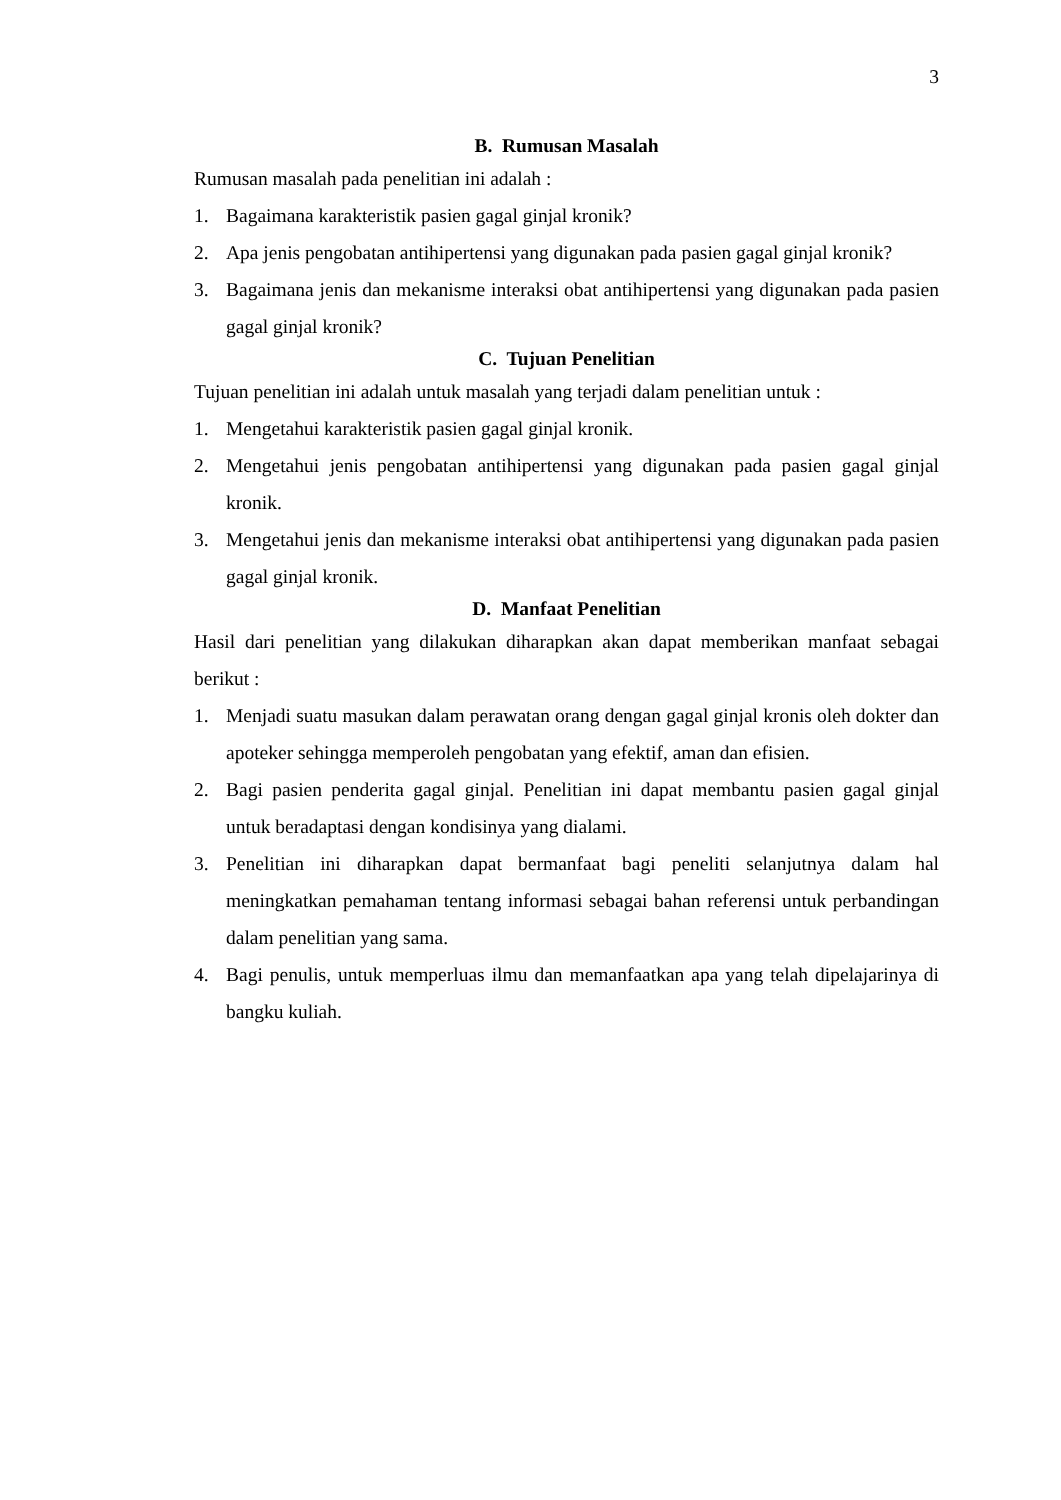3
B. Rumusan Masalah
Rumusan masalah pada penelitian ini adalah :
1. Bagaimana karakteristik pasien gagal ginjal kronik?
2. Apa jenis pengobatan antihipertensi yang digunakan pada pasien gagal ginjal kronik?
3. Bagaimana jenis dan mekanisme interaksi obat antihipertensi yang digunakan pada pasien gagal ginjal kronik?
C. Tujuan Penelitian
Tujuan penelitian ini adalah untuk masalah yang terjadi dalam penelitian untuk :
1. Mengetahui karakteristik pasien gagal ginjal kronik.
2. Mengetahui jenis pengobatan antihipertensi yang digunakan pada pasien gagal ginjal kronik.
3. Mengetahui jenis dan mekanisme interaksi obat antihipertensi yang digunakan pada pasien gagal ginjal kronik.
D. Manfaat Penelitian
Hasil dari penelitian yang dilakukan diharapkan akan dapat memberikan manfaat sebagai berikut :
1. Menjadi suatu masukan dalam perawatan orang dengan gagal ginjal kronis oleh dokter dan apoteker sehingga memperoleh pengobatan yang efektif, aman dan efisien.
2. Bagi pasien penderita gagal ginjal. Penelitian ini dapat membantu pasien gagal ginjal untuk beradaptasi dengan kondisinya yang dialami.
3. Penelitian ini diharapkan dapat bermanfaat bagi peneliti selanjutnya dalam hal meningkatkan pemahaman tentang informasi sebagai bahan referensi untuk perbandingan dalam penelitian yang sama.
4. Bagi penulis, untuk memperluas ilmu dan memanfaatkan apa yang telah dipelajarinya di bangku kuliah.